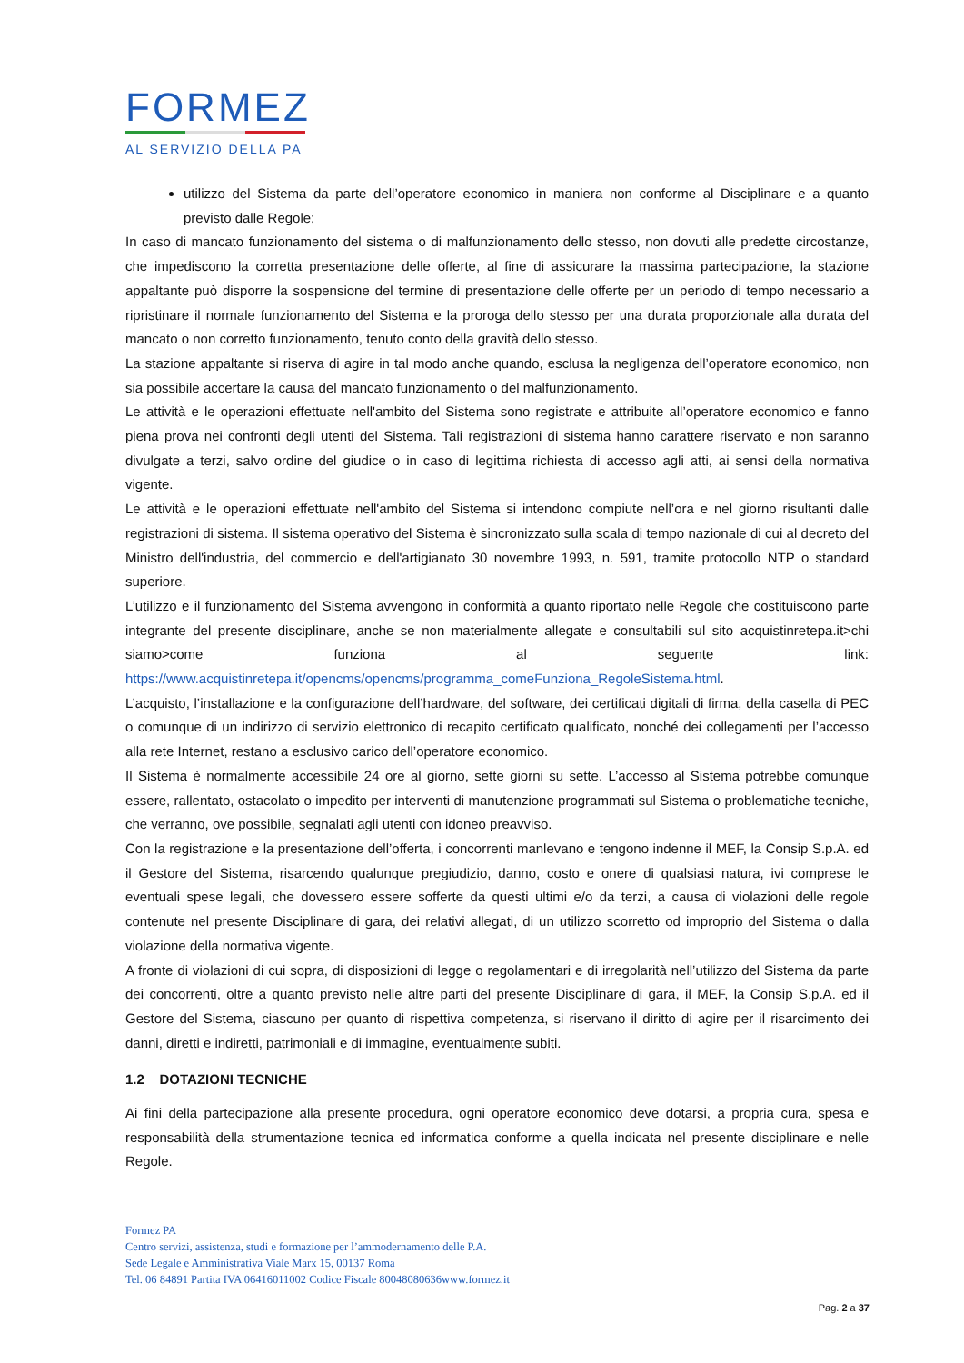FORMEZ
AL SERVIZIO DELLA PA
utilizzo del Sistema da parte dell’operatore economico in maniera non conforme al Disciplinare e a quanto previsto dalle Regole;
In caso di mancato funzionamento del sistema o di malfunzionamento dello stesso, non dovuti alle predette circostanze, che impediscono la corretta presentazione delle offerte, al fine di assicurare la massima partecipazione, la stazione appaltante può disporre la sospensione del termine di presentazione delle offerte per un periodo di tempo necessario a ripristinare il normale funzionamento del Sistema e la proroga dello stesso per una durata proporzionale alla durata del mancato o non corretto funzionamento, tenuto conto della gravità dello stesso.
La stazione appaltante si riserva di agire in tal modo anche quando, esclusa la negligenza dell’operatore economico, non sia possibile accertare la causa del mancato funzionamento o del malfunzionamento.
Le attività e le operazioni effettuate nell'ambito del Sistema sono registrate e attribuite all’operatore economico e fanno piena prova nei confronti degli utenti del Sistema. Tali registrazioni di sistema hanno carattere riservato e non saranno divulgate a terzi, salvo ordine del giudice o in caso di legittima richiesta di accesso agli atti, ai sensi della normativa vigente.
Le attività e le operazioni effettuate nell'ambito del Sistema si intendono compiute nell’ora e nel giorno risultanti dalle registrazioni di sistema. Il sistema operativo del Sistema è sincronizzato sulla scala di tempo nazionale di cui al decreto del Ministro dell'industria, del commercio e dell'artigianato 30 novembre 1993, n. 591, tramite protocollo NTP o standard superiore.
L’utilizzo e il funzionamento del Sistema avvengono in conformità a quanto riportato nelle Regole che costituiscono parte integrante del presente disciplinare, anche se non materialmente allegate e consultabili sul sito acquistinretepa.it>chi siamo>come funziona al seguente link: https://www.acquistinretepa.it/opencms/opencms/programma_comeFunziona_RegoleSistema.html.
L’acquisto, l’installazione e la configurazione dell’hardware, del software, dei certificati digitali di firma, della casella di PEC o comunque di un indirizzo di servizio elettronico di recapito certificato qualificato, nonché dei collegamenti per l’accesso alla rete Internet, restano a esclusivo carico dell’operatore economico.
Il Sistema è normalmente accessibile 24 ore al giorno, sette giorni su sette. L’accesso al Sistema potrebbe comunque essere, rallentato, ostacolato o impedito per interventi di manutenzione programmati sul Sistema o problematiche tecniche, che verranno, ove possibile, segnalati agli utenti con idoneo preavviso.
Con la registrazione e la presentazione dell’offerta, i concorrenti manlevano e tengono indenne il MEF, la Consip S.p.A. ed il Gestore del Sistema, risarcendo qualunque pregiudizio, danno, costo e onere di qualsiasi natura, ivi comprese le eventuali spese legali, che dovessero essere sofferte da questi ultimi e/o da terzi, a causa di violazioni delle regole contenute nel presente Disciplinare di gara, dei relativi allegati, di un utilizzo scorretto od improprio del Sistema o dalla violazione della normativa vigente.
A fronte di violazioni di cui sopra, di disposizioni di legge o regolamentari e di irregolarità nell’utilizzo del Sistema da parte dei concorrenti, oltre a quanto previsto nelle altre parti del presente Disciplinare di gara, il MEF, la Consip S.p.A. ed il Gestore del Sistema, ciascuno per quanto di rispettiva competenza, si riservano il diritto di agire per il risarcimento dei danni, diretti e indiretti, patrimoniali e di immagine, eventualmente subiti.
1.2 DOTAZIONI TECNICHE
Ai fini della partecipazione alla presente procedura, ogni operatore economico deve dotarsi, a propria cura, spesa e responsabilità della strumentazione tecnica ed informatica conforme a quella indicata nel presente disciplinare e nelle Regole.
Formez PA
Centro servizi, assistenza, studi e formazione per l’ammodernamento delle P.A.
Sede Legale e Amministrativa Viale Marx 15, 00137 Roma
Tel. 06 84891 Partita IVA 06416011002 Codice Fiscale 80048080636www.formez.it
Pag. 2 a 37